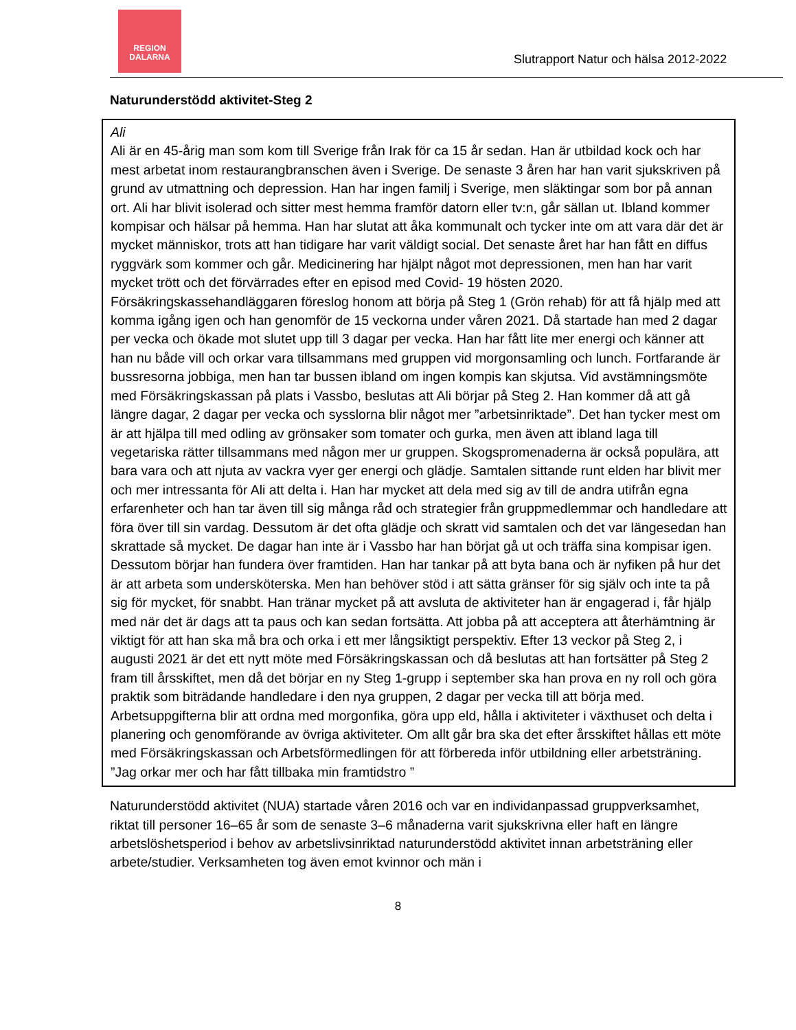REGION
DALARNA
Slutrapport Natur och hälsa 2012-2022
Naturunderstödd aktivitet-Steg 2
Ali
Ali är en 45-årig man som kom till Sverige från Irak för ca 15 år sedan. Han är utbildad kock och har mest arbetat inom restaurangbranschen även i Sverige. De senaste 3 åren har han varit sjukskriven på grund av utmattning och depression. Han har ingen familj i Sverige, men släktingar som bor på annan ort. Ali har blivit isolerad och sitter mest hemma framför datorn eller tv:n, går sällan ut. Ibland kommer kompisar och hälsar på hemma. Han har slutat att åka kommunalt och tycker inte om att vara där det är mycket människor, trots att han tidigare har varit väldigt social. Det senaste året har han fått en diffus ryggvärk som kommer och går. Medicinering har hjälpt något mot depressionen, men han har varit mycket trött och det förvärrades efter en episod med Covid- 19 hösten 2020. Försäkringskassehandläggaren föreslog honom att börja på Steg 1 (Grön rehab) för att få hjälp med att komma igång igen och han genomför de 15 veckorna under våren 2021. Då startade han med 2 dagar per vecka och ökade mot slutet upp till 3 dagar per vecka. Han har fått lite mer energi och känner att han nu både vill och orkar vara tillsammans med gruppen vid morgonsamling och lunch. Fortfarande är bussresorna jobbiga, men han tar bussen ibland om ingen kompis kan skjutsa. Vid avstämningsmöte med Försäkringskassan på plats i Vassbo, beslutas att Ali börjar på Steg 2. Han kommer då att gå längre dagar, 2 dagar per vecka och sysslorna blir något mer ”arbetsinriktade”. Det han tycker mest om är att hjälpa till med odling av grönsaker som tomater och gurka, men även att ibland laga till vegetariska rätter tillsammans med någon mer ur gruppen. Skogspromenaderna är också populära, att bara vara och att njuta av vackra vyer ger energi och glädje. Samtalen sittande runt elden har blivit mer och mer intressanta för Ali att delta i. Han har mycket att dela med sig av till de andra utifrån egna erfarenheter och han tar även till sig många råd och strategier från gruppmedlemmar och handledare att föra över till sin vardag. Dessutom är det ofta glädje och skratt vid samtalen och det var längesedan han skrattade så mycket. De dagar han inte är i Vassbo har han börjat gå ut och träffa sina kompisar igen. Dessutom börjar han fundera över framtiden. Han har tankar på att byta bana och är nyfiken på hur det är att arbeta som undersköterska. Men han behöver stöd i att sätta gränser för sig själv och inte ta på sig för mycket, för snabbt. Han tränar mycket på att avsluta de aktiviteter han är engagerad i, får hjälp med när det är dags att ta paus och kan sedan fortsätta. Att jobba på att acceptera att återhämtning är viktigt för att han ska må bra och orka i ett mer långsiktigt perspektiv. Efter 13 veckor på Steg 2, i augusti 2021 är det ett nytt möte med Försäkringskassan och då beslutas att han fortsätter på Steg 2 fram till årsskiftet, men då det börjar en ny Steg 1-grupp i september ska han prova en ny roll och göra praktik som biträdande handledare i den nya gruppen, 2 dagar per vecka till att börja med. Arbetsuppgifterna blir att ordna med morgonfika, göra upp eld, hålla i aktiviteter i växthuset och delta i planering och genomförande av övriga aktiviteter. Om allt går bra ska det efter årsskiftet hållas ett möte med Försäkringskassan och Arbetsförmedlingen för att förbereda inför utbildning eller arbetsträning. ”Jag orkar mer och har fått tillbaka min framtidstro ”
Naturunderstödd aktivitet (NUA) startade våren 2016 och var en individanpassad gruppverksamhet, riktat till personer 16–65 år som de senaste 3–6 månaderna varit sjukskrivna eller haft en längre arbetslöshetsperiod i behov av arbetslivsinriktad naturunderstödd aktivitet innan arbetsträning eller arbete/studier. Verksamheten tog även emot kvinnor och män i
8